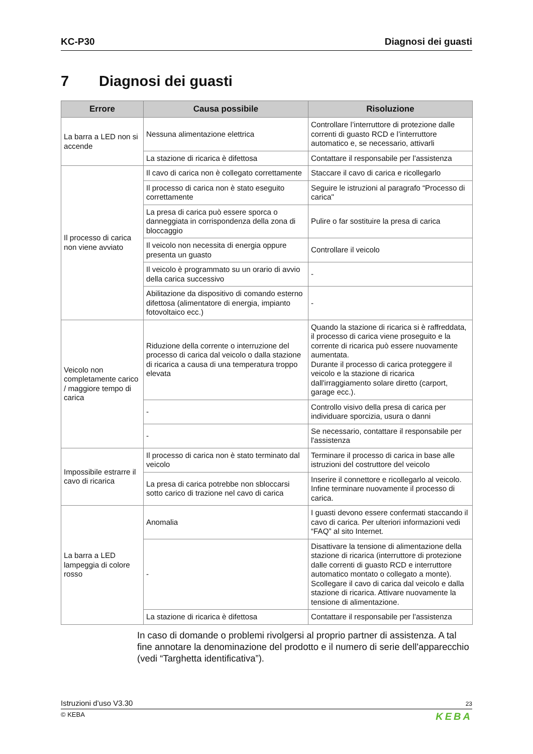KC-P30 Diagnosi dei guasti
7 Diagnosi dei guasti
| Errore | Causa possibile | Risoluzione |
| --- | --- | --- |
| La barra a LED non si accende | Nessuna alimentazione elettrica | Controllare l’interruttore di protezione dalle correnti di guasto RCD e l’interruttore automatico e, se necessario, attivarli |
| | La stazione di ricarica è difettosa | Contattare il responsabile per l'assistenza |
| Il processo di carica non viene avviato | Il cavo di carica non è collegato correttamente | Staccare il cavo di carica e ricollegarlo |
| | Il processo di carica non è stato eseguito correttamente | Seguire le istruzioni al paragrafo “Processo di carica" |
| | La presa di carica può essere sporca o danneggiata in corrispondenza della zona di bloccaggio | Pulire o far sostituire la presa di carica |
| | Il veicolo non necessita di energia oppure presenta un guasto | Controllare il veicolo |
| | Il veicolo è programmato su un orario di avvio della carica successivo | - |
| | Abilitazione da dispositivo di comando esterno difettosa (alimentatore di energia, impianto fotovoltaico ecc.) | - |
| Veicolo non completamente carico / maggiore tempo di carica | Riduzione della corrente o interruzione del processo di carica dal veicolo o dalla stazione di ricarica a causa di una temperatura troppo elevata | Quando la stazione di ricarica si è raffreddata, il processo di carica viene proseguito e la corrente di ricarica può essere nuovamente aumentata. Durante il processo di carica proteggere il veicolo e la stazione di ricarica dall'irraggiamento solare diretto (carport, garage ecc.). |
| | - | Controllo visivo della presa di carica per individuare sporcizia, usura o danni |
| | - | Se necessario, contattare il responsabile per l'assistenza |
| Impossibile estrarre il cavo di ricarica | Il processo di carica non è stato terminato dal veicolo | Terminare il processo di carica in base alle istruzioni del costruttore del veicolo |
| | La presa di carica potrebbe non sbloccarsi sotto carico di trazione nel cavo di carica | Inserire il connettore e ricollegarlo al veicolo. Infine terminare nuovamente il processo di carica. |
| La barra a LED lampeggia di colore rosso | Anomalia | I guasti devono essere confermati staccando il cavo di carica. Per ulteriori informazioni vedi “FAQ” al sito Internet. |
| | - | Disattivare la tensione di alimentazione della stazione di ricarica (interruttore di protezione dalle correnti di guasto RCD e interruttore automatico montato o collegato a monte). Scollegare il cavo di carica dal veicolo e dalla stazione di ricarica. Attivare nuovamente la tensione di alimentazione. |
| | La stazione di ricarica è difettosa | Contattare il responsabile per l'assistenza |
In caso di domande o problemi rivolgersi al proprio partner di assistenza. A tal fine annotare la denominazione del prodotto e il numero di serie dell'apparecchio (vedi “Targhetta identificativa”).
Istruzioni d’uso V3.30 23
© KEBA KEBA